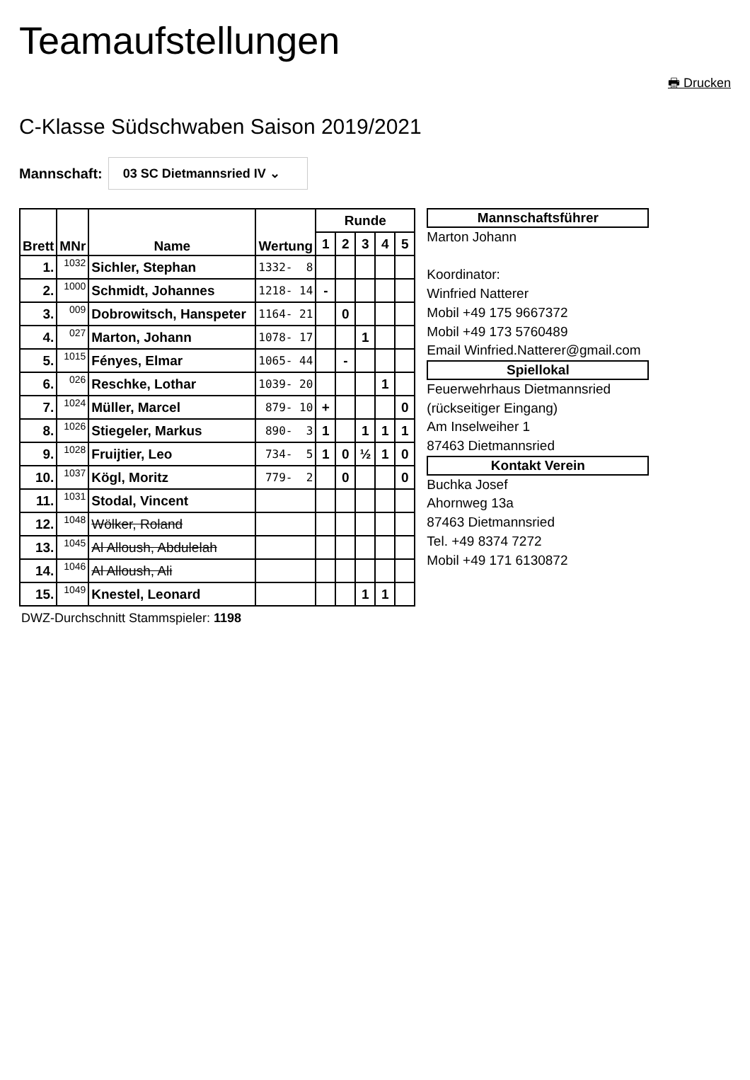Teamaufstellungen
🖶 Drucken
C-Klasse Südschwaben Saison 2019/2021
Mannschaft: 03 SC Dietmannsried IV ⌄
| Brett | MNr | Name | Wertung | Runde | | | | |
| --- | --- | --- | --- | --- | --- | --- | --- | --- |
| | | | | 1 | 2 | 3 | 4 | 5 |
| 1. | 1032 | Sichler, Stephan | 1332- 8 | | | | | |
| 2. | 1000 | Schmidt, Johannes | 1218- 14 | - | | | | |
| 3. | 009 | Dobrowitsch, Hanspeter | 1164- 21 | | 0 | | | |
| 4. | 027 | Marton, Johann | 1078- 17 | | | 1 | | |
| 5. | 1015 | Fényes, Elmar | 1065- 44 | | - | | | |
| 6. | 026 | Reschke, Lothar | 1039- 20 | | | | 1 | |
| 7. | 1024 | Müller, Marcel | 879- 10 | + | | | | 0 |
| 8. | 1026 | Stiegeler, Markus | 890- 3 | 1 | | 1 | 1 | 1 |
| 9. | 1028 | Fruijtier, Leo | 734- 5 | 1 | 0 | ½ | 1 | 0 |
| 10. | 1037 | Kögl, Moritz | 779- 2 | | 0 | | | 0 |
| 11. | 1031 | Stodal, Vincent | | | | | | |
| 12. | 1048 | Wölker, Roland | | | | | | |
| 13. | 1045 | Al Alloush, Abdulelah | | | | | | |
| 14. | 1046 | Al Alloush, Ali | | | | | | |
| 15. | 1049 | Knestel, Leonard | | | | 1 | 1 | |
DWZ-Durchschnitt Stammspieler: 1198
Mannschaftsführer
Marton Johann
Koordinator:
Winfried Natterer
Mobil +49 175 9667372
Mobil +49 173 5760489
Email Winfried.Natterer@gmail.com
Spiellokal
Feuerwehrhaus Dietmannsried
(rückseitiger Eingang)
Am Inselweiher 1
87463 Dietmannsried
Kontakt Verein
Buchka Josef
Ahornweg 13a
87463 Dietmannsried
Tel. +49 8374 7272
Mobil +49 171 6130872